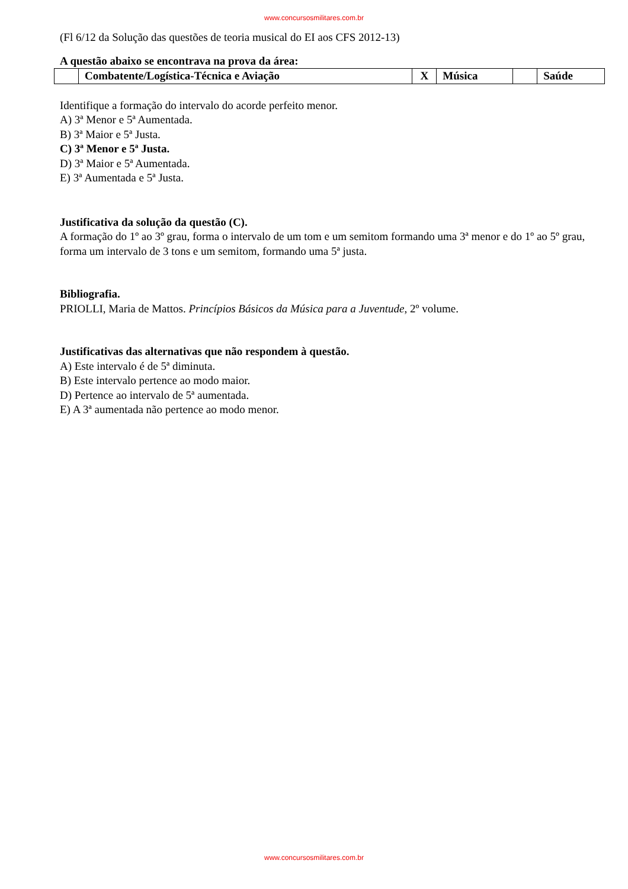www.concursosmilitares.com.br
(Fl 6/12 da Solução das questões de teoria musical do EI aos CFS 2012-13)
A questão abaixo se encontrava na prova da área:
| | Combatente/Logística-Técnica e Aviação | X | Música | | Saúde |
Identifique a formação do intervalo do acorde perfeito menor.
A) 3ª Menor e 5ª Aumentada.
B) 3ª Maior e 5ª Justa.
C) 3ª Menor e 5ª Justa.
D) 3ª Maior e 5ª Aumentada.
E) 3ª Aumentada e 5ª Justa.
Justificativa da solução da questão (C).
A formação do 1º ao 3º grau, forma o intervalo de um tom e um semitom formando uma 3ª menor e do 1º ao 5º grau, forma um intervalo de 3 tons e um semitom, formando uma 5ª justa.
Bibliografia.
PRIOLLI, Maria de Mattos. Princípios Básicos da Música para a Juventude, 2º volume.
Justificativas das alternativas que não respondem à questão.
A) Este intervalo é de 5ª diminuta.
B) Este intervalo pertence ao modo maior.
D) Pertence ao intervalo de 5ª aumentada.
E) A 3ª aumentada não pertence ao modo menor.
www.concursosmilitares.com.br